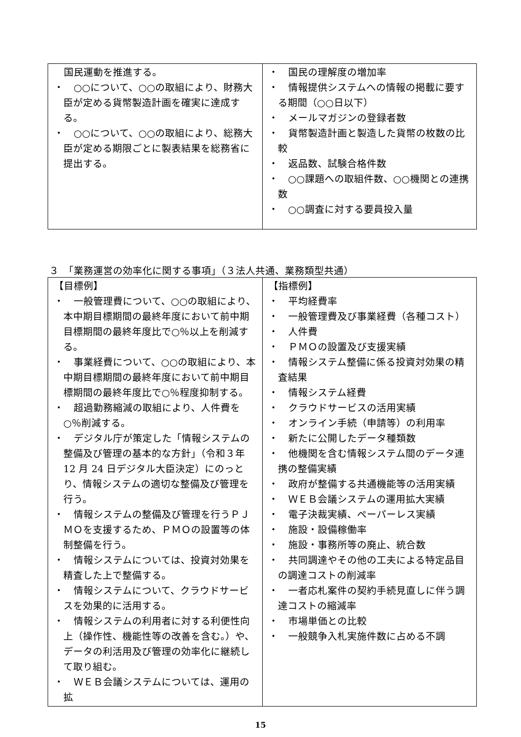| 国民運動を推進する。 ・ ○○について、○○の取組により、財務大臣が定める貨幣製造計画を確実に達成する。 ・ ○○について、○○の取組により、総務大臣が定める期限ごとに製表結果を総務省に提出する。 | ・ 国民の理解度の増加率 ・ 情報提供システムへの情報の掲載に要する期間（○○日以下） ・ メールマガジンの登録者数 ・ 貨幣製造計画と製造した貨幣の枚数の比較 ・ 返品数、試験合格件数 ・ ○○課題への取組件数、○○機関との連携数 ・ ○○調査に対する要員投入量 |
３　「業務運営の効率化に関する事項」（３法人共通、業務類型共通）
| 【目標例】 ・ 一般管理費について、○○の取組により、本中期目標期間の最終年度において前中期目標期間の最終年度比で○％以上を削減する。 ・ 事業経費について、○○の取組により、本中期目標期間の最終年度において前中期目標期間の最終年度比で○％程度抑制する。 ・ 超過勤務縮減の取組により、人件費を○％削減する。 ・ デジタル庁が策定した「情報システムの整備及び管理の基本的な方針」（令和３年 12 月 24 日デジタル大臣決定）にのっとり、情報システムの適切な整備及び管理を行う。 ・ 情報システムの整備及び管理を行うＰＪＭＯを支援するため、ＰＭＯの設置等の体制整備を行う。 ・ 情報システムについては、投資対効果を精査した上で整備する。 ・ 情報システムについて、クラウドサービスを効果的に活用する。 ・ 情報システムの利用者に対する利便性向上（操作性、機能性等の改善を含む。）や、データの利活用及び管理の効率化に継続して取り組む。 ・ ＷＥＢ会議システムについては、運用の拡 | 【指標例】 ・ 平均経費率 ・ 一般管理費及び事業経費（各種コスト） ・ 人件費 ・ ＰＭＯの設置及び支援実績 ・ 情報システム整備に係る投資対効果の精査結果 ・ 情報システム経費 ・ クラウドサービスの活用実績 ・ オンライン手続（申請等）の利用率 ・ 新たに公開したデータ種類数 ・ 他機関を含む情報システム間のデータ連携の整備実績 ・ 政府が整備する共通機能等の活用実績 ・ ＷＥＢ会議システムの運用拡大実績 ・ 電子決裁実績、ペーパーレス実績 ・ 施設・設備稼働率 ・ 施設・事務所等の廃止、統合数 ・ 共同調達やその他の工夫による特定品目の調達コストの削減率 ・ 一者応札案件の契約手続見直しに伴う調達コストの縮減率 ・ 市場単価との比較 ・ 一般競争入札実施件数に占める不調 |
15